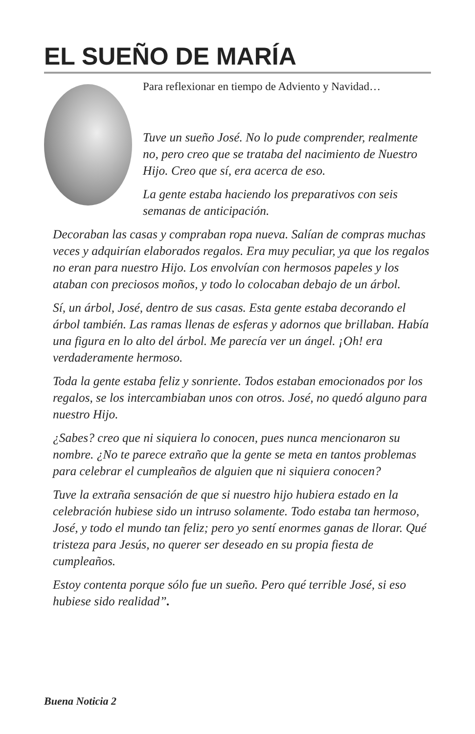EL SUEÑO DE MARÍA
Para reflexionar en tiempo de Adviento y Navidad…
Tuve un sueño José. No lo pude comprender, realmente no, pero creo que se trataba del nacimiento de Nuestro Hijo. Creo que sí, era acerca de eso.
La gente estaba haciendo los preparativos con seis semanas de anticipación.
Decoraban las casas y compraban ropa nueva. Salían de compras muchas veces y adquirían elaborados regalos. Era muy peculiar, ya que los regalos no eran para nuestro Hijo. Los envolvían con hermosos papeles y los ataban con preciosos moños, y todo lo colocaban debajo de un árbol.
Sí, un árbol, José, dentro de sus casas. Esta gente estaba decorando el árbol también. Las ramas llenas de esferas y adornos que brillaban. Había una figura en lo alto del árbol. Me parecía ver un ángel. ¡Oh! era verdaderamente hermoso.
Toda la gente estaba feliz y sonriente. Todos estaban emocionados por los regalos, se los intercambiaban unos con otros. José, no quedó alguno para nuestro Hijo.
¿Sabes? creo que ni siquiera lo conocen, pues nunca mencionaron su nombre. ¿No te parece extraño que la gente se meta en tantos problemas para celebrar el cumpleaños de alguien que ni siquiera conocen?
Tuve la extraña sensación de que si nuestro hijo hubiera estado en la celebración hubiese sido un intruso solamente. Todo estaba tan hermoso, José, y todo el mundo tan feliz; pero yo sentí enormes ganas de llorar. Qué tristeza para Jesús, no querer ser deseado en su propia fiesta de cumpleaños.
Estoy contenta porque sólo fue un sueño. Pero qué terrible José, si eso hubiese sido realidad”.
Buena Noticia 2